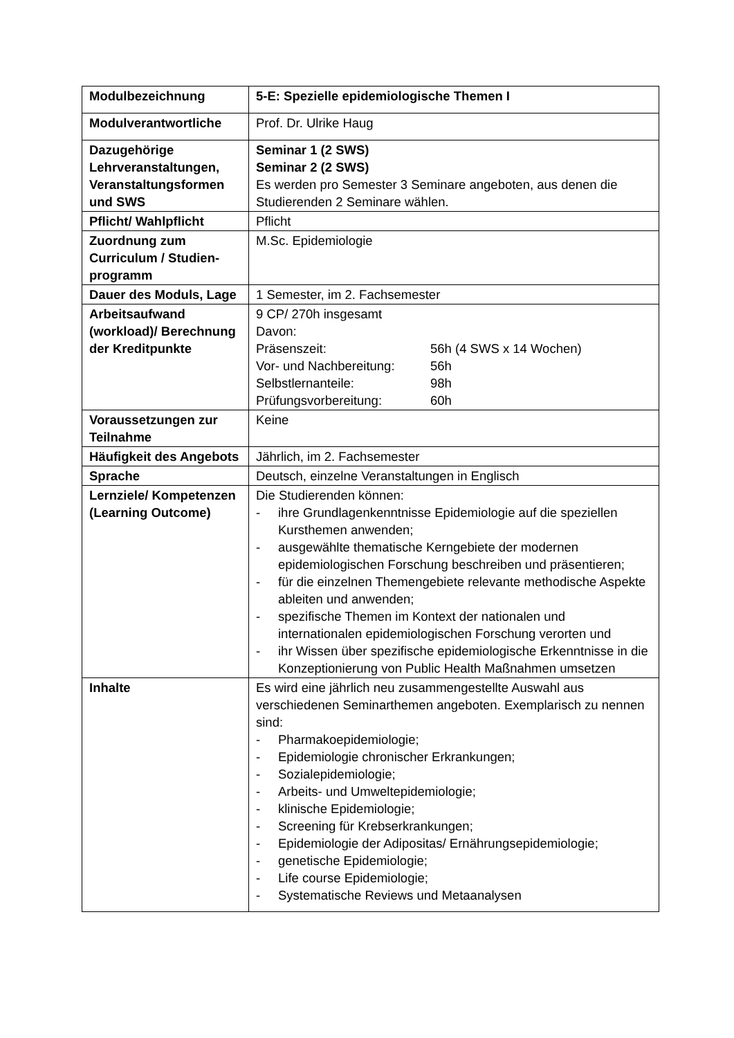| Modulbezeichnung | 5-E: Spezielle epidemiologische Themen I |
| Modulverantwortliche | Prof. Dr. Ulrike Haug |
| Dazugehörige Lehrveranstaltungen, Veranstaltungsformen und SWS | Seminar 1 (2 SWS) Seminar 2 (2 SWS) Es werden pro Semester 3 Seminare angeboten, aus denen die Studierenden 2 Seminare wählen. |
| Pflicht/ Wahlpflicht | Pflicht |
| Zuordnung zum Curriculum / Studien-programm | M.Sc. Epidemiologie |
| Dauer des Moduls, Lage | 1 Semester, im 2. Fachsemester |
| Arbeitsaufwand (workload)/ Berechnung der Kreditpunkte | 9 CP/ 270h insgesamt Davon: / Präsenszeit: / 56h (4 SWS x 14 Wochen) / / Vor- und Nachbereitung: / 56h / / Selbstlernanteile: / 98h / / Prüfungsvorbereitung: / 60h / |
| Voraussetzungen zur Teilnahme | Keine |
| Häufigkeit des Angebots | Jährlich, im 2. Fachsemester |
| Sprache | Deutsch, einzelne Veranstaltungen in Englisch |
| Lernziele/ Kompetenzen (Learning Outcome) | Die Studierenden können: - ihre Grundlagenkenntnisse Epidemiologie auf die speziellen Kursthemen anwenden; - ausgewählte thematische Kerngebiete der modernen epidemiologischen Forschung beschreiben und präsentieren; - für die einzelnen Themengebiete relevante methodische Aspekte ableiten und anwenden; - spezifische Themen im Kontext der nationalen und internationalen epidemiologischen Forschung verorten und - ihr Wissen über spezifische epidemiologische Erkenntnisse in die Konzeptionierung von Public Health Maßnahmen umsetzen |
| Inhalte | Es wird eine jährlich neu zusammengestellte Auswahl aus verschiedenen Seminarthemen angeboten. Exemplarisch zu nennen sind: - Pharmakoepidemiologie; - Epidemiologie chronischer Erkrankungen; - Sozialepidemiologie; - Arbeits- und Umweltepidemiologie; - klinische Epidemiologie; - Screening für Krebserkrankungen; - Epidemiologie der Adipositas/ Ernährungsepidemiologie; - genetische Epidemiologie; - Life course Epidemiologie; - Systematische Reviews und Metaanalysen |